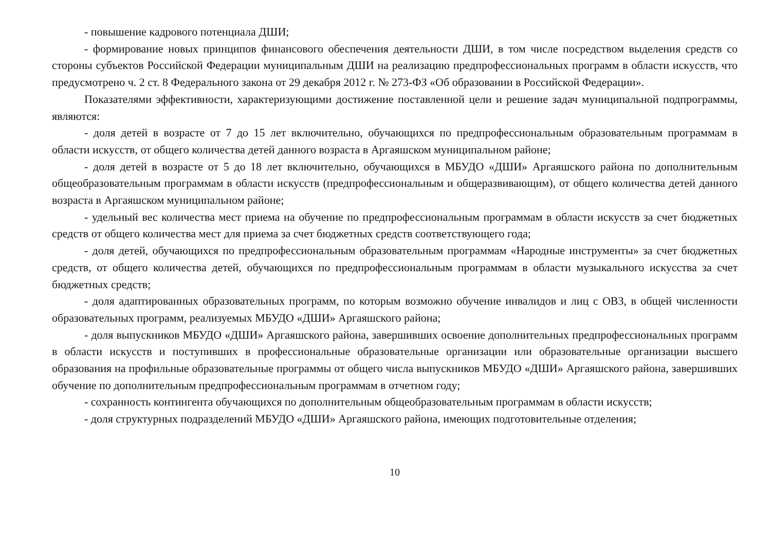- повышение кадрового потенциала ДШИ;
- формирование новых принципов финансового обеспечения деятельности ДШИ, в том числе посредством выделения средств со стороны субъектов Российской Федерации муниципальным ДШИ на реализацию предпрофессиональных программ в области искусств, что предусмотрено ч. 2 ст. 8 Федерального закона от 29 декабря 2012 г. № 273-ФЗ «Об образовании в Российской Федерации».
Показателями эффективности, характеризующими достижение поставленной цели и решение задач муниципальной подпрограммы, являются:
- доля детей в возрасте от 7 до 15 лет включительно, обучающихся по предпрофессиональным образовательным программам в области искусств, от общего количества детей данного возраста в Аргаяшском муниципальном районе;
- доля детей в возрасте от 5 до 18 лет включительно, обучающихся в МБУДО «ДШИ» Аргаяшского района по дополнительным общеобразовательным программам в области искусств (предпрофессиональным и общеразвивающим), от общего количества детей данного возраста в Аргаяшском муниципальном районе;
- удельный вес количества мест приема на обучение по предпрофессиональным программам в области искусств за счет бюджетных средств от общего количества мест для приема за счет бюджетных средств соответствующего года;
- доля детей, обучающихся по предпрофессиональным образовательным программам «Народные инструменты» за счет бюджетных средств, от общего количества детей, обучающихся по предпрофессиональным программам в области музыкального искусства за счет бюджетных средств;
- доля адаптированных образовательных программ, по которым возможно обучение инвалидов и лиц с ОВЗ, в общей численности образовательных программ, реализуемых МБУДО «ДШИ» Аргаяшского района;
- доля выпускников МБУДО «ДШИ» Аргаяшского района, завершивших освоение дополнительных предпрофессиональных программ в области искусств и поступивших в профессиональные образовательные организации или образовательные организации высшего образования на профильные образовательные программы от общего числа выпускников МБУДО «ДШИ» Аргаяшского района, завершивших обучение по дополнительным предпрофессиональным программам в отчетном году;
- сохранность контингента обучающихся по дополнительным общеобразовательным программам в области искусств;
- доля структурных подразделений МБУДО «ДШИ» Аргаяшского района, имеющих подготовительные отделения;
10